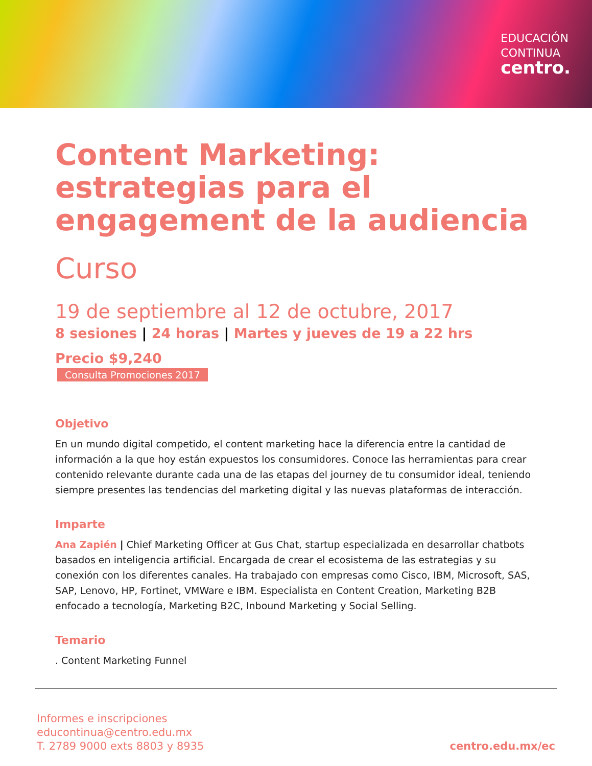EDUCACIÓN
CONTINUA
centro.
Content Marketing: estrategias para el engagement de la audiencia
Curso
19 de septiembre al 12 de octubre, 2017
8 sesiones | 24 horas | Martes y jueves de 19 a 22 hrs
Precio $9,240
Consulta Promociones 2017
Objetivo
En un mundo digital competido, el content marketing hace la diferencia entre la cantidad de información a la que hoy están expuestos los consumidores. Conoce las herramientas para crear contenido relevante durante cada una de las etapas del journey de tu consumidor ideal, teniendo siempre presentes las tendencias del marketing digital y las nuevas plataformas de interacción.
Imparte
Ana Zapién | Chief Marketing Officer at Gus Chat, startup especializada en desarrollar chatbots basados en inteligencia artificial. Encargada de crear el ecosistema de las estrategias y su conexión con los diferentes canales. Ha trabajado con empresas como Cisco, IBM, Microsoft, SAS, SAP, Lenovo, HP, Fortinet, VMWare e IBM. Especialista en Content Creation, Marketing B2B enfocado a tecnología, Marketing B2C, Inbound Marketing y Social Selling.
Temario
. Content Marketing Funnel
Informes e inscripciones
educontinua@centro.edu.mx
T. 2789 9000 exts 8803 y 8935
centro.edu.mx/ec